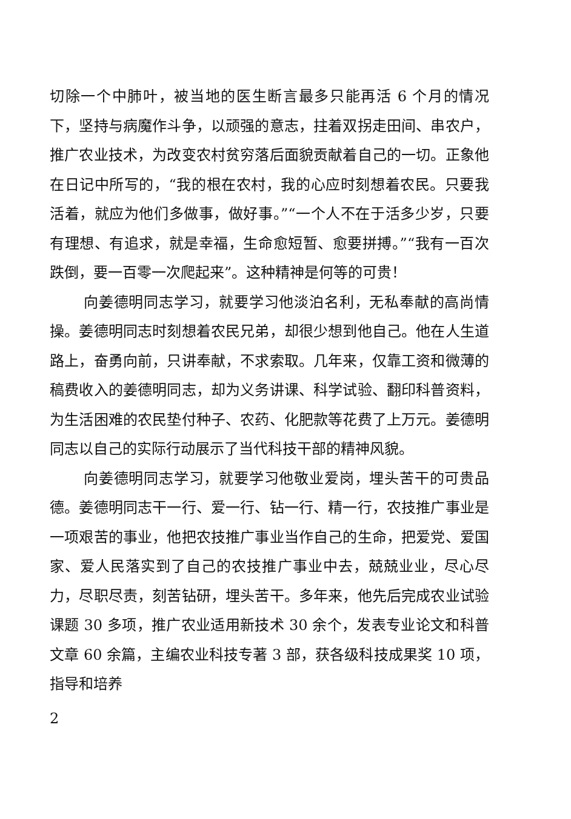切除一个中肺叶，被当地的医生断言最多只能再活 6 个月的情况下，坚持与病魔作斗争，以顽强的意志，拄着双拐走田间、串农户，推广农业技术，为改变农村贫穷落后面貌贡献着自己的一切。正象他在日记中所写的，“我的根在农村，我的心应时刻想着农民。只要我活着，就应为他们多做事，做好事。”“一个人不在于活多少岁，只要有理想、有追求，就是幸福，生命愈短暂、愈要拼搏。”“我有一百次跌倒，要一百零一次爬起来”。这种精神是何等的可贵！
向姜德明同志学习，就要学习他淡泊名利，无私奉献的高尚情操。姜德明同志时刻想着农民兄弟，却很少想到他自己。他在人生道路上，奋勇向前，只讲奉献，不求索取。几年来，仅靠工资和微薄的稿费收入的姜德明同志，却为义务讲课、科学试验、翻印科普资料，为生活困难的农民垫付种子、农药、化肥款等花费了上万元。姜德明同志以自己的实际行动展示了当代科技干部的精神风貌。
向姜德明同志学习，就要学习他敬业爱岗，埋头苦干的可贵品德。姜德明同志干一行、爱一行、钻一行、精一行，农技推广事业是一项艰苦的事业，他把农技推广事业当作自己的生命，把爱党、爱国家、爱人民落实到了自己的农技推广事业中去，兢兢业业，尽心尽力，尽职尽责，刻苦钻研，埋头苦干。多年来，他先后完成农业试验课题 30 多项，推广农业适用新技术 30 余个，发表专业论文和科普文章 60 余篇，主编农业科技专著 3 部，获各级科技成果奖 10 项，指导和培养
2